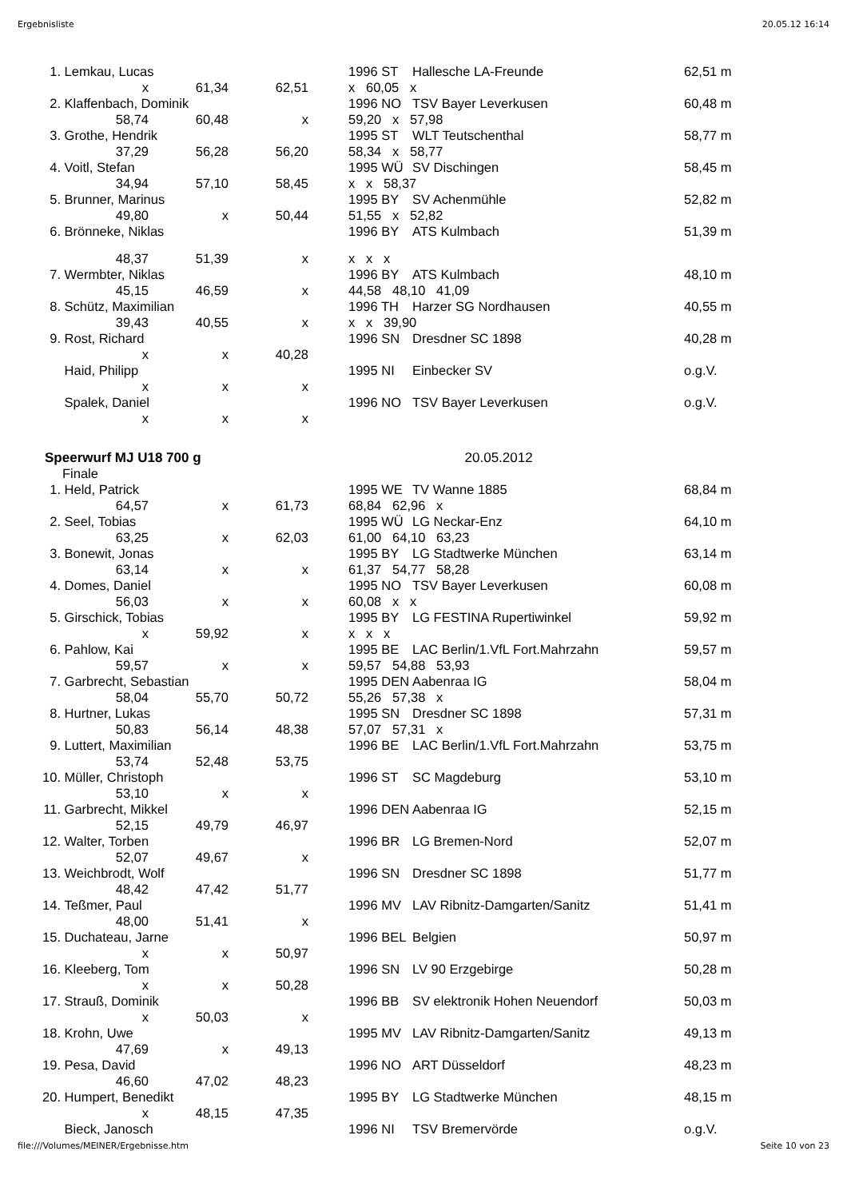Ergebnisliste 20.05.12 16:14
| 1. | Lemkau, Lucas | | | | 1996 ST | Hallesche LA-Freunde | 62,51 m |
| | x | 61,34 | 62,51 | | x 60,05 x | | |
| 2. | Klaffenbach, Dominik | | | | 1996 NO | TSV Bayer Leverkusen | 60,48 m |
| | 58,74 | 60,48 | x | | 59,20 x 57,98 | | |
| 3. | Grothe, Hendrik | | | | 1995 ST | WLT Teutschenthal | 58,77 m |
| | 37,29 | 56,28 | 56,20 | | 58,34 x 58,77 | | |
| 4. | Voitl, Stefan | | | | 1995 WÜ | SV Dischingen | 58,45 m |
| | 34,94 | 57,10 | 58,45 | | x x 58,37 | | |
| 5. | Brunner, Marinus | | | | 1995 BY | SV Achenmühle | 52,82 m |
| | 49,80 | x | 50,44 | | 51,55 x 52,82 | | |
| 6. | Brönneke, Niklas | | | | 1996 BY | ATS Kulmbach | 51,39 m |
| | 48,37 | 51,39 | x | | x x x | | |
| 7. | Wermbter, Niklas | | | | 1996 BY | ATS Kulmbach | 48,10 m |
| | 45,15 | 46,59 | x | | 44,58 48,10 41,09 | | |
| 8. | Schütz, Maximilian | | | | 1996 TH | Harzer SG Nordhausen | 40,55 m |
| | 39,43 | 40,55 | x | | x x 39,90 | | |
| 9. | Rost, Richard | | | | 1996 SN | Dresdner SC 1898 | 40,28 m |
| | x | x | 40,28 | | | | |
| | Haid, Philipp | | | | 1995 NI | Einbecker SV | o.g.V. |
| | x | x | x | | | | |
| | Spalek, Daniel | | | | 1996 NO | TSV Bayer Leverkusen | o.g.V. |
| | x | x | x | | | | |
Speerwurf MJ U18 700 g 20.05.2012
Finale
| 1. | Held, Patrick | | | | 1995 WE | TV Wanne 1885 | 68,84 m |
| | 64,57 | x | 61,73 | | 68,84 62,96 x | | |
| 2. | Seel, Tobias | | | | 1995 WÜ | LG Neckar-Enz | 64,10 m |
| | 63,25 | x | 62,03 | | 61,00 64,10 63,23 | | |
| 3. | Bonewit, Jonas | | | | 1995 BY | LG Stadtwerke München | 63,14 m |
| | 63,14 | x | x | | 61,37 54,77 58,28 | | |
| 4. | Domes, Daniel | | | | 1995 NO | TSV Bayer Leverkusen | 60,08 m |
| | 56,03 | x | x | | 60,08 x x | | |
| 5. | Girschick, Tobias | | | | 1995 BY | LG FESTINA Rupertiwinkel | 59,92 m |
| | x | 59,92 | x | | x x x | | |
| 6. | Pahlow, Kai | | | | 1995 BE | LAC Berlin/1.VfL Fort.Mahrzahn | 59,57 m |
| | 59,57 | x | x | | 59,57 54,88 53,93 | | |
| 7. | Garbrecht, Sebastian | | | | 1995 DEN | Aabenraa IG | 58,04 m |
| | 58,04 | 55,70 | 50,72 | | 55,26 57,38 x | | |
| 8. | Hurtner, Lukas | | | | 1995 SN | Dresdner SC 1898 | 57,31 m |
| | 50,83 | 56,14 | 48,38 | | 57,07 57,31 x | | |
| 9. | Luttert, Maximilian | | | | 1996 BE | LAC Berlin/1.VfL Fort.Mahrzahn | 53,75 m |
| | 53,74 | 52,48 | 53,75 | | | | |
| 10. | Müller, Christoph | | | | 1996 ST | SC Magdeburg | 53,10 m |
| | 53,10 | x | x | | | | |
| 11. | Garbrecht, Mikkel | | | | 1996 DEN | Aabenraa IG | 52,15 m |
| | 52,15 | 49,79 | 46,97 | | | | |
| 12. | Walter, Torben | | | | 1996 BR | LG Bremen-Nord | 52,07 m |
| | 52,07 | 49,67 | x | | | | |
| 13. | Weichbrodt, Wolf | | | | 1996 SN | Dresdner SC 1898 | 51,77 m |
| | 48,42 | 47,42 | 51,77 | | | | |
| 14. | Teßmer, Paul | | | | 1996 MV | LAV Ribnitz-Damgarten/Sanitz | 51,41 m |
| | 48,00 | 51,41 | x | | | | |
| 15. | Duchateau, Jarne | | | | 1996 BEL | Belgien | 50,97 m |
| | x | x | 50,97 | | | | |
| 16. | Kleeberg, Tom | | | | 1996 SN | LV 90 Erzgebirge | 50,28 m |
| | x | x | 50,28 | | | | |
| 17. | Strauß, Dominik | | | | 1996 BB | SV elektronik Hohen Neuendorf | 50,03 m |
| | x | 50,03 | x | | | | |
| 18. | Krohn, Uwe | | | | 1995 MV | LAV Ribnitz-Damgarten/Sanitz | 49,13 m |
| | 47,69 | x | 49,13 | | | | |
| 19. | Pesa, David | | | | 1996 NO | ART Düsseldorf | 48,23 m |
| | 46,60 | 47,02 | 48,23 | | | | |
| 20. | Humpert, Benedikt | | | | 1995 BY | LG Stadtwerke München | 48,15 m |
| | x | 48,15 | 47,35 | | | | |
| | Bieck, Janosch | | | | 1996 NI | TSV Bremervörde | o.g.V. |
file:///Volumes/MEINER/Ergebnisse.htm Seite 10 von 23